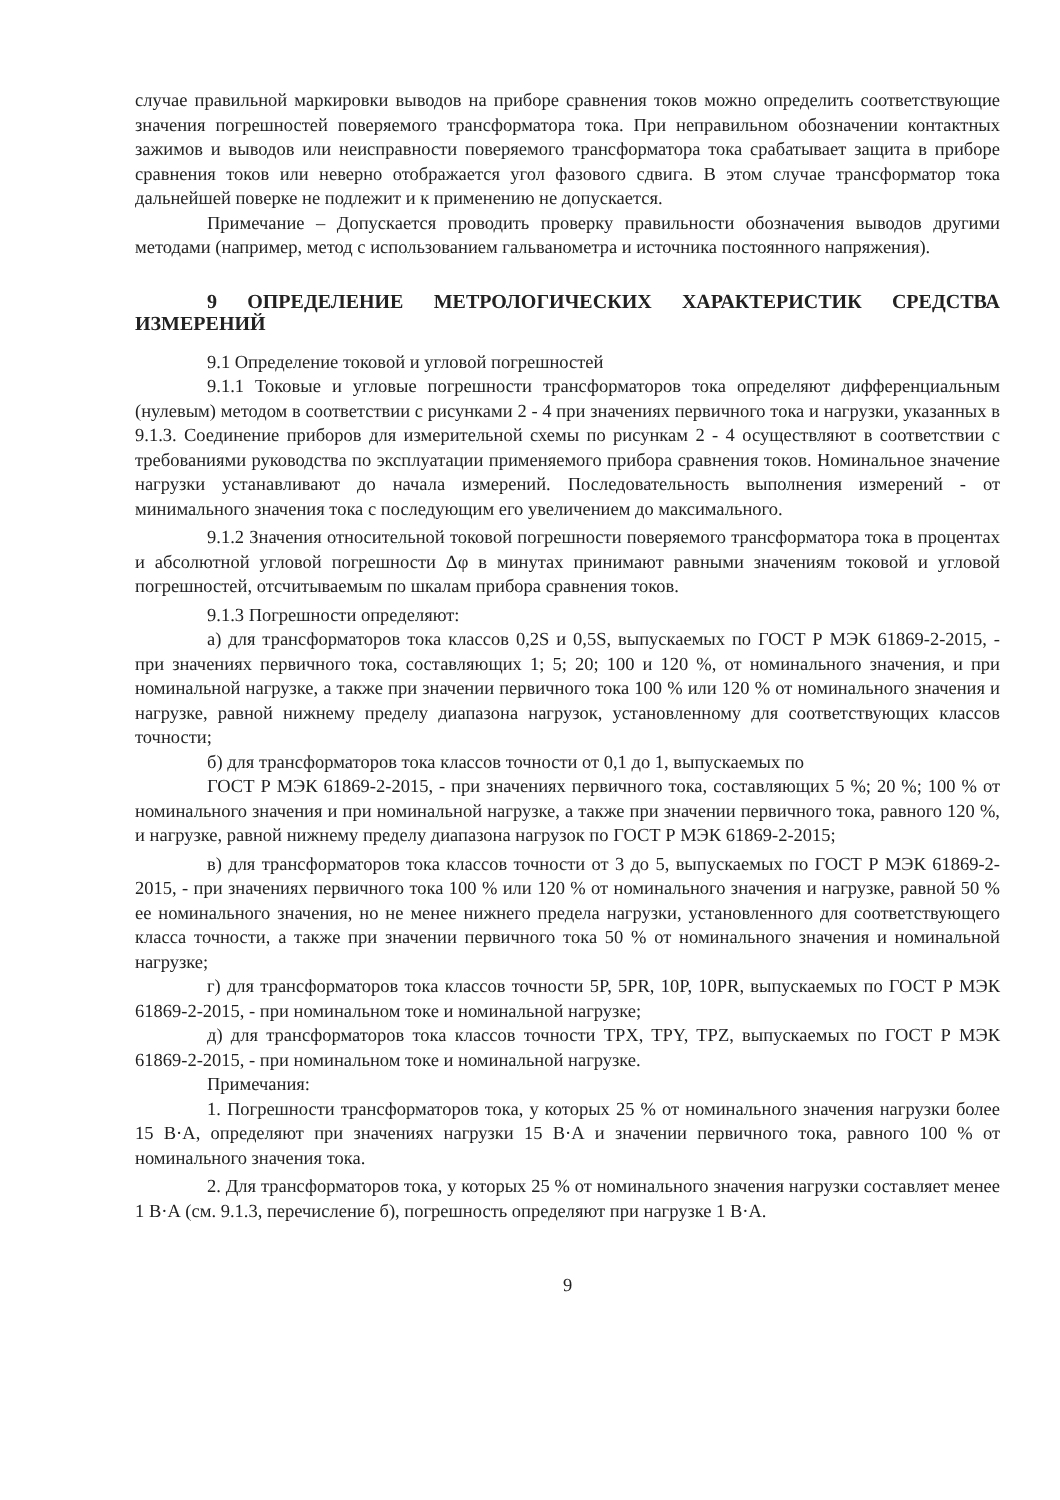случае правильной маркировки выводов на приборе сравнения токов можно определить соответствующие значения погрешностей поверяемого трансформатора тока. При неправильном обозначении контактных зажимов и выводов или неисправности поверяемого трансформатора тока срабатывает защита в приборе сравнения токов или неверно отображается угол фазового сдвига. В этом случае трансформатор тока дальнейшей поверке не подлежит и к применению не допускается.
Примечание – Допускается проводить проверку правильности обозначения выводов другими методами (например, метод с использованием гальванометра и источника постоянного напряжения).
9 ОПРЕДЕЛЕНИЕ МЕТРОЛОГИЧЕСКИХ ХАРАКТЕРИСТИК СРЕДСТВА ИЗМЕРЕНИЙ
9.1 Определение токовой и угловой погрешностей
9.1.1 Токовые и угловые погрешности трансформаторов тока определяют дифференциальным (нулевым) методом в соответствии с рисунками 2 - 4 при значениях первичного тока и нагрузки, указанных в 9.1.3. Соединение приборов для измерительной схемы по рисункам 2 - 4 осуществляют в соответствии с требованиями руководства по эксплуатации применяемого прибора сравнения токов. Номинальное значение нагрузки устанавливают до начала измерений. Последовательность выполнения измерений - от минимального значения тока с последующим его увеличением до максимального.
9.1.2 Значения относительной токовой погрешности поверяемого трансформатора тока в процентах и абсолютной угловой погрешности Δφ в минутах принимают равными значениям токовой и угловой погрешностей, отсчитываемым по шкалам прибора сравнения токов.
9.1.3 Погрешности определяют:
а) для трансформаторов тока классов 0,2S и 0,5S, выпускаемых по ГОСТ Р МЭК 61869-2-2015, - при значениях первичного тока, составляющих 1; 5; 20; 100 и 120 %, от номинального значения, и при номинальной нагрузке, а также при значении первичного тока 100 % или 120 % от номинального значения и нагрузке, равной нижнему пределу диапазона нагрузок, установленному для соответствующих классов точности;
б) для трансформаторов тока классов точности от 0,1 до 1, выпускаемых по
ГОСТ Р МЭК 61869-2-2015, - при значениях первичного тока, составляющих 5 %; 20 %; 100 % от номинального значения и при номинальной нагрузке, а также при значении первичного тока, равного 120 %, и нагрузке, равной нижнему пределу диапазона нагрузок по ГОСТ Р МЭК 61869-2-2015;
в) для трансформаторов тока классов точности от 3 до 5, выпускаемых по ГОСТ Р МЭК 61869-2-2015, - при значениях первичного тока 100 % или 120 % от номинального значения и нагрузке, равной 50 % ее номинального значения, но не менее нижнего предела нагрузки, установленного для соответствующего класса точности, а также при значении первичного тока 50 % от номинального значения и номинальной нагрузке;
г) для трансформаторов тока классов точности 5P, 5PR, 10P, 10PR, выпускаемых по ГОСТ Р МЭК 61869-2-2015, - при номинальном токе и номинальной нагрузке;
д) для трансформаторов тока классов точности TPX, TPY, TPZ, выпускаемых по ГОСТ Р МЭК 61869-2-2015, - при номинальном токе и номинальной нагрузке.
Примечания:
1. Погрешности трансформаторов тока, у которых 25 % от номинального значения нагрузки более 15 В·А, определяют при значениях нагрузки 15 В·А и значении первичного тока, равного 100 % от номинального значения тока.
2. Для трансформаторов тока, у которых 25 % от номинального значения нагрузки составляет менее 1 В·А (см. 9.1.3, перечисление б), погрешность определяют при нагрузке 1 В·А.
9